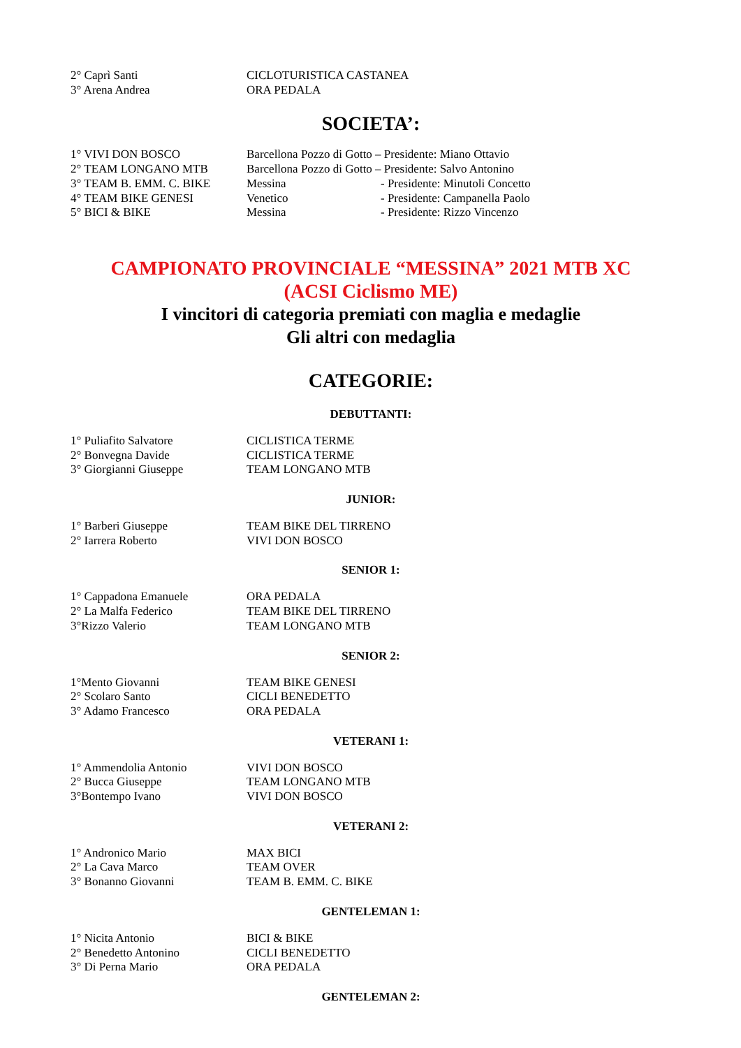2° Caprì Santi CICLOTURISTICA CASTANEA
3° Arena Andrea ORA PEDALA
SOCIETA’:
1° VIVI DON BOSCO Barcellona Pozzo di Gotto – Presidente: Miano Ottavio
2° TEAM LONGANO MTB Barcellona Pozzo di Gotto – Presidente: Salvo Antonino
3° TEAM B. EMM. C. BIKE Messina - Presidente: Minutoli Concetto
4° TEAM BIKE GENESI Venetico - Presidente: Campanella Paolo
5° BICI & BIKE Messina - Presidente: Rizzo Vincenzo
CAMPIONATO PROVINCIALE “MESSINA” 2021 MTB XC
(ACSI Ciclismo ME)
I vincitori di categoria premiati con maglia e medaglie
Gli altri con medaglia
CATEGORIE:
DEBUTTANTI:
1° Puliafito Salvatore CICLISTICA TERME
2° Bonvegna Davide CICLISTICA TERME
3° Giorgianni Giuseppe TEAM LONGANO MTB
JUNIOR:
1° Barberi Giuseppe TEAM BIKE DEL TIRRENO
2° Iarrera Roberto VIVI DON BOSCO
SENIOR 1:
1° Cappadona Emanuele ORA PEDALA
2° La Malfa Federico TEAM BIKE DEL TIRRENO
3°Rizzo Valerio TEAM LONGANO MTB
SENIOR 2:
1°Mento Giovanni TEAM BIKE GENESI
2° Scolaro Santo CICLI BENEDETTO
3° Adamo Francesco ORA PEDALA
VETERANI 1:
1° Ammendolia Antonio VIVI DON BOSCO
2° Bucca Giuseppe TEAM LONGANO MTB
3°Bontempo Ivano VIVI DON BOSCO
VETERANI 2:
1° Andronico Mario MAX BICI
2° La Cava Marco TEAM OVER
3° Bonanno Giovanni TEAM B. EMM. C. BIKE
GENTELEMAN 1:
1° Nicita Antonio BICI & BIKE
2° Benedetto Antonino CICLI BENEDETTO
3° Di Perna Mario ORA PEDALA
GENTELEMAN 2: